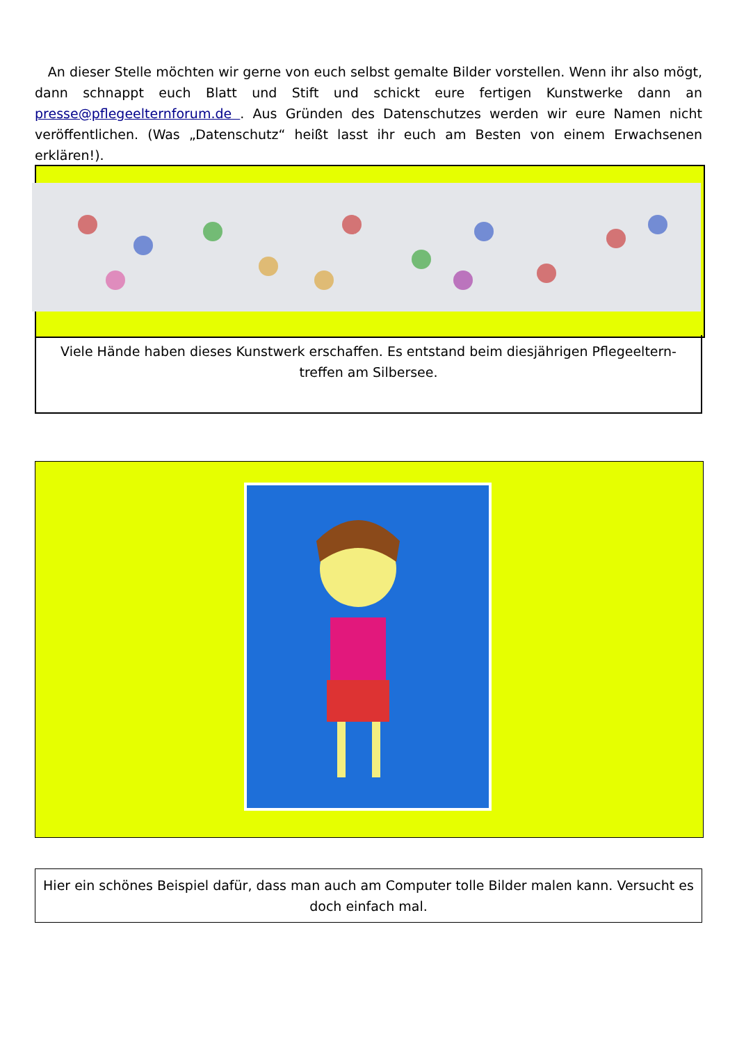An dieser Stelle möchten wir gerne von euch selbst gemalte Bilder vorstellen. Wenn ihr also mögt, dann schnappt euch Blatt und Stift und schickt eure fertigen Kunstwerke dann an presse@pflegeelternforum.de . Aus Gründen des Datenschutzes werden wir eure Namen nicht veröffentlichen. (Was „Datenschutz“ heißt lasst ihr euch am Besten von einem Erwachsenen erklären!).
Viele Hände haben dieses Kunstwerk erschaffen. Es entstand beim diesjährigen Pflegeeltern-treffen am Silbersee.
Hier ein schönes Beispiel dafür, dass man auch am Computer tolle Bilder malen kann. Versucht es doch einfach mal.